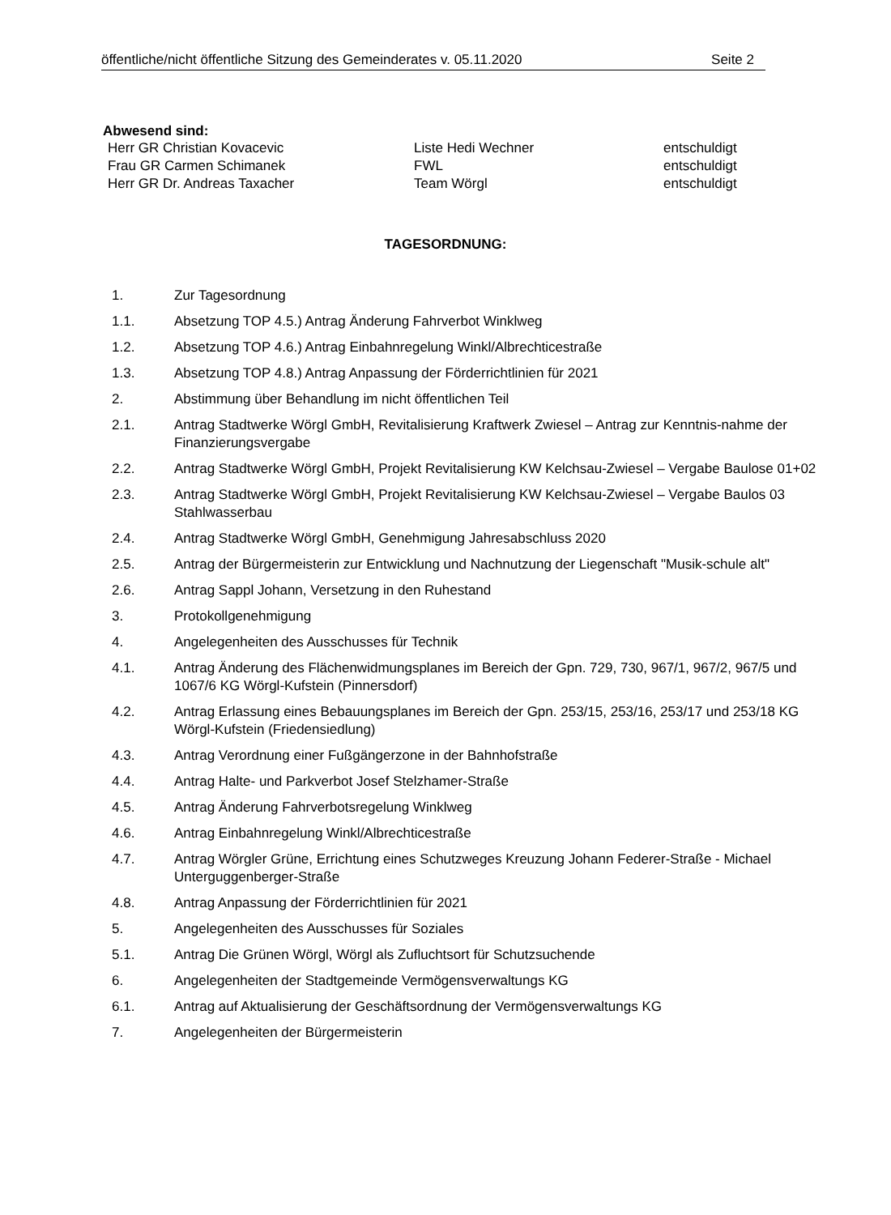öffentliche/nicht öffentliche Sitzung des Gemeinderates v. 05.11.2020 Seite 2
Abwesend sind:
Herr GR Christian Kovacevic Liste Hedi Wechner entschuldigt
Frau GR Carmen Schimanek FWL entschuldigt
Herr GR Dr. Andreas Taxacher Team Wörgl entschuldigt
TAGESORDNUNG:
1. Zur Tagesordnung
1.1. Absetzung TOP 4.5.) Antrag Änderung Fahrverbot Winklweg
1.2. Absetzung TOP 4.6.) Antrag Einbahnregelung Winkl/Albrechticestraße
1.3. Absetzung TOP 4.8.) Antrag Anpassung der Förderrichtlinien für 2021
2. Abstimmung über Behandlung im nicht öffentlichen Teil
2.1. Antrag Stadtwerke Wörgl GmbH, Revitalisierung Kraftwerk Zwiesel – Antrag zur Kenntnis-nahme der Finanzierungsvergabe
2.2. Antrag Stadtwerke Wörgl GmbH, Projekt Revitalisierung KW Kelchsau-Zwiesel – Vergabe Baulose 01+02
2.3. Antrag Stadtwerke Wörgl GmbH, Projekt Revitalisierung KW Kelchsau-Zwiesel – Vergabe Baulos 03 Stahlwasserbau
2.4. Antrag Stadtwerke Wörgl GmbH, Genehmigung Jahresabschluss 2020
2.5. Antrag der Bürgermeisterin zur Entwicklung und Nachnutzung der Liegenschaft "Musik-schule alt"
2.6. Antrag Sappl Johann, Versetzung in den Ruhestand
3. Protokollgenehmigung
4. Angelegenheiten des Ausschusses für Technik
4.1. Antrag Änderung des Flächenwidmungsplanes im Bereich der Gpn. 729, 730, 967/1, 967/2, 967/5 und 1067/6 KG Wörgl-Kufstein (Pinnersdorf)
4.2. Antrag Erlassung eines Bebauungsplanes im Bereich der Gpn. 253/15, 253/16, 253/17 und 253/18 KG Wörgl-Kufstein (Friedensiedlung)
4.3. Antrag Verordnung einer Fußgängerzone in der Bahnhofstraße
4.4. Antrag Halte- und Parkverbot Josef Stelzhamer-Straße
4.5. Antrag Änderung Fahrverbotsregelung Winklweg
4.6. Antrag Einbahnregelung Winkl/Albrechticestraße
4.7. Antrag Wörgler Grüne, Errichtung eines Schutzweges Kreuzung Johann Federer-Straße - Michael Unterguggenberger-Straße
4.8. Antrag Anpassung der Förderrichtlinien für 2021
5. Angelegenheiten des Ausschusses für Soziales
5.1. Antrag Die Grünen Wörgl, Wörgl als Zufluchtsort für Schutzsuchende
6. Angelegenheiten der Stadtgemeinde Vermögensverwaltungs KG
6.1. Antrag auf Aktualisierung der Geschäftsordnung der Vermögensverwaltungs KG
7. Angelegenheiten der Bürgermeisterin